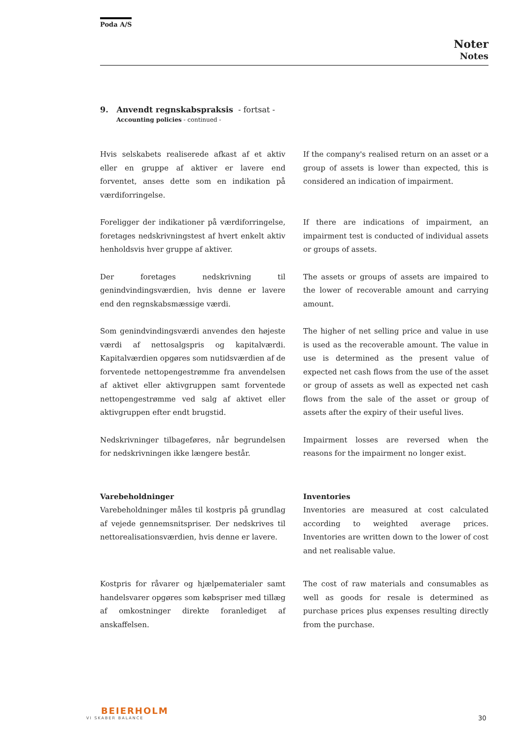Poda A/S
Noter
Notes
9. Anvendt regnskabspraksis - fortsat -
Accounting policies - continued -
Hvis selskabets realiserede afkast af et aktiv eller en gruppe af aktiver er lavere end forventet, anses dette som en indikation på værdiforringelse.
If the company's realised return on an asset or a group of assets is lower than expected, this is considered an indication of impairment.
Foreligger der indikationer på værdiforringelse, foretages nedskrivningstest af hvert enkelt aktiv henholdsvis hver gruppe af aktiver.
If there are indications of impairment, an impairment test is conducted of individual assets or groups of assets.
Der foretages nedskrivning til genindvindingsværdien, hvis denne er lavere end den regnskabsmæssige værdi.
The assets or groups of assets are impaired to the lower of recoverable amount and carrying amount.
Som genindvindingsværdi anvendes den højeste værdi af nettosalgspris og kapitalværdi. Kapitalværdien opgøres som nutidsværdien af de forventede nettopengestrømme fra anvendelsen af aktivet eller aktivgruppen samt forventede nettopengestrømme ved salg af aktivet eller aktivgruppen efter endt brugstid.
The higher of net selling price and value in use is used as the recoverable amount. The value in use is determined as the present value of expected net cash flows from the use of the asset or group of assets as well as expected net cash flows from the sale of the asset or group of assets after the expiry of their useful lives.
Nedskrivninger tilbageføres, når begrundelsen for nedskrivningen ikke længere består.
Impairment losses are reversed when the reasons for the impairment no longer exist.
Varebeholdninger
Varebeholdninger måles til kostpris på grundlag af vejede gennemsnitspriser. Der nedskrives til nettorealisationsværdien, hvis denne er lavere.
Inventories
Inventories are measured at cost calculated according to weighted average prices. Inventories are written down to the lower of cost and net realisable value.
Kostpris for råvarer og hjælpematerialer samt handelsvarer opgøres som købspriser med tillæg af omkostninger direkte foranlediget af anskaffelsen.
The cost of raw materials and consumables as well as goods for resale is determined as purchase prices plus expenses resulting directly from the purchase.
BEIERHOLM
VI SKABER BALANCE
30